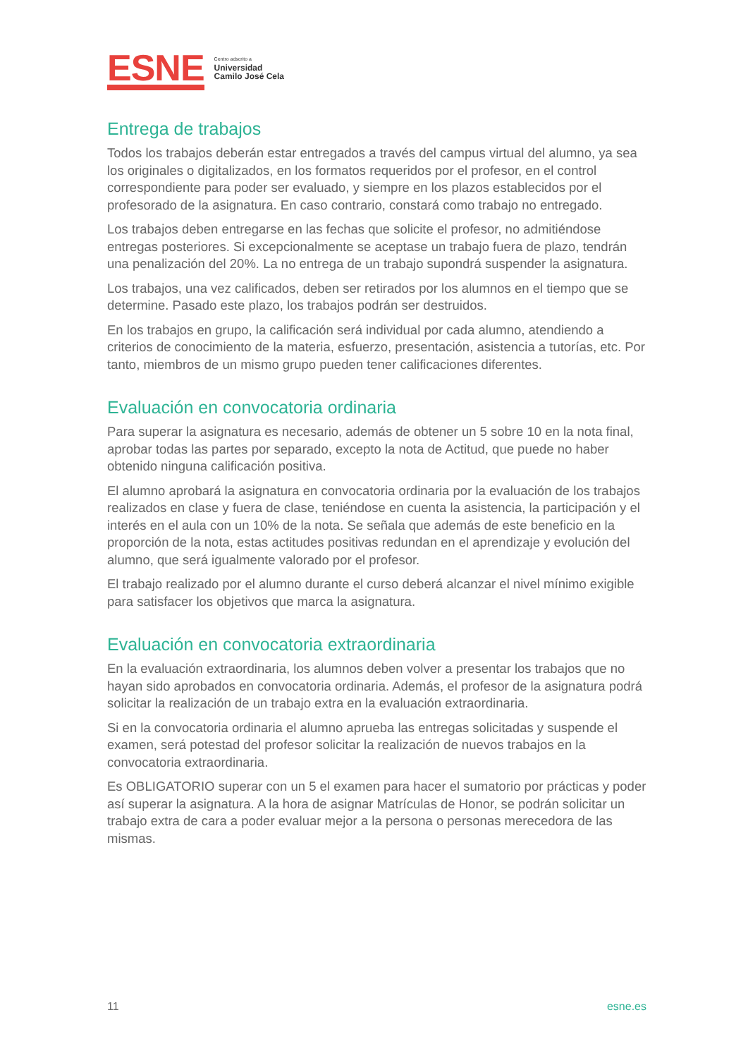ESNE
Centro adscrito a
Universidad
Camilo José Cela
Entrega de trabajos
Todos los trabajos deberán estar entregados a través del campus virtual del alumno, ya sea los originales o digitalizados, en los formatos requeridos por el profesor, en el control correspondiente para poder ser evaluado, y siempre en los plazos establecidos por el profesorado de la asignatura. En caso contrario, constará como trabajo no entregado.
Los trabajos deben entregarse en las fechas que solicite el profesor, no admitiéndose entregas posteriores. Si excepcionalmente se aceptase un trabajo fuera de plazo, tendrán una penalización del 20%. La no entrega de un trabajo supondrá suspender la asignatura.
Los trabajos, una vez calificados, deben ser retirados por los alumnos en el tiempo que se determine. Pasado este plazo, los trabajos podrán ser destruidos.
En los trabajos en grupo, la calificación será individual por cada alumno, atendiendo a criterios de conocimiento de la materia, esfuerzo, presentación, asistencia a tutorías, etc. Por tanto, miembros de un mismo grupo pueden tener calificaciones diferentes.
Evaluación en convocatoria ordinaria
Para superar la asignatura es necesario, además de obtener un 5 sobre 10 en la nota final, aprobar todas las partes por separado, excepto la nota de Actitud, que puede no haber obtenido ninguna calificación positiva.
El alumno aprobará la asignatura en convocatoria ordinaria por la evaluación de los trabajos realizados en clase y fuera de clase, teniéndose en cuenta la asistencia, la participación y el interés en el aula con un 10% de la nota. Se señala que además de este beneficio en la proporción de la nota, estas actitudes positivas redundan en el aprendizaje y evolución del alumno, que será igualmente valorado por el profesor.
El trabajo realizado por el alumno durante el curso deberá alcanzar el nivel mínimo exigible para satisfacer los objetivos que marca la asignatura.
Evaluación en convocatoria extraordinaria
En la evaluación extraordinaria, los alumnos deben volver a presentar los trabajos que no hayan sido aprobados en convocatoria ordinaria. Además, el profesor de la asignatura podrá solicitar la realización de un trabajo extra en la evaluación extraordinaria.
Si en la convocatoria ordinaria el alumno aprueba las entregas solicitadas y suspende el examen, será potestad del profesor solicitar la realización de nuevos trabajos en la convocatoria extraordinaria.
Es OBLIGATORIO superar con un 5 el examen para hacer el sumatorio por prácticas y poder así superar la asignatura. A la hora de asignar Matrículas de Honor, se podrán solicitar un trabajo extra de cara a poder evaluar mejor a la persona o personas merecedora de las mismas.
11 esne.es